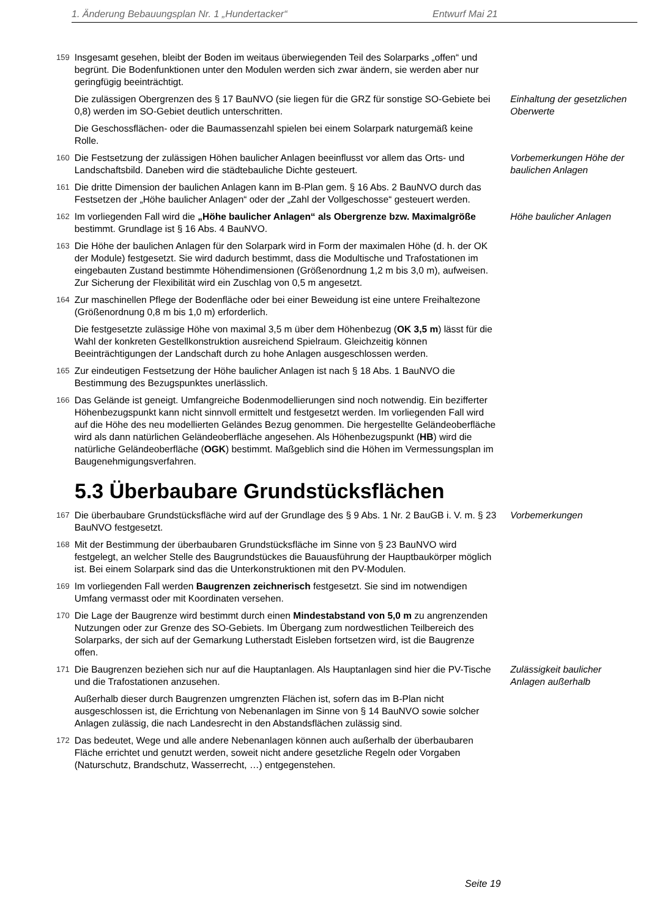1. Änderung Bebauungsplan Nr. 1 „Hundertacker“ Entwurf Mai 21
159
Insgesamt gesehen, bleibt der Boden im weitaus überwiegenden Teil des Solarparks „offen“ und begrünt. Die Bodenfunktionen unter den Modulen werden sich zwar ändern, sie werden aber nur geringfügig beeinträchtigt.
Die zulässigen Obergrenzen des § 17 BauNVO (sie liegen für die GRZ für sonstige SO-Gebiete bei 0,8) werden im SO-Gebiet deutlich unterschritten.
Einhaltung der gesetzlichen Oberwerte
Die Geschossflächen- oder die Baumassenzahl spielen bei einem Solarpark naturgemäß keine Rolle.
160
Die Festsetzung der zulässigen Höhen baulicher Anlagen beeinflusst vor allem das Orts- und Landschaftsbild. Daneben wird die städtebauliche Dichte gesteuert.
Vorbemerkungen Höhe der baulichen Anlagen
161
Die dritte Dimension der baulichen Anlagen kann im B-Plan gem. § 16 Abs. 2 BauNVO durch das Festsetzen der „Höhe baulicher Anlagen“ oder der „Zahl der Vollgeschosse“ gesteuert werden.
162
Im vorliegenden Fall wird die „Höhe baulicher Anlagen“ als Obergrenze bzw. Maximalgröße bestimmt. Grundlage ist § 16 Abs. 4 BauNVO.
Höhe baulicher Anlagen
163
Die Höhe der baulichen Anlagen für den Solarpark wird in Form der maximalen Höhe (d. h. der OK der Module) festgesetzt. Sie wird dadurch bestimmt, dass die Modultische und Trafostationen im eingebauten Zustand bestimmte Höhendimensionen (Größenordnung 1,2 m bis 3,0 m), aufweisen. Zur Sicherung der Flexibilität wird ein Zuschlag von 0,5 m angesetzt.
164
Zur maschinellen Pflege der Bodenfläche oder bei einer Beweidung ist eine untere Freihaltezone (Größenordnung 0,8 m bis 1,0 m) erforderlich.
Die festgesetzte zulässige Höhe von maximal 3,5 m über dem Höhenbezug (OK 3,5 m) lässt für die Wahl der konkreten Gestellkonstruktion ausreichend Spielraum. Gleichzeitig können Beeinträchtigungen der Landschaft durch zu hohe Anlagen ausgeschlossen werden.
165
Zur eindeutigen Festsetzung der Höhe baulicher Anlagen ist nach § 18 Abs. 1 BauNVO die Bestimmung des Bezugspunktes unerlässlich.
166
Das Gelände ist geneigt. Umfangreiche Bodenmodellierungen sind noch notwendig. Ein bezifferter Höhenbezugspunkt kann nicht sinnvoll ermittelt und festgesetzt werden. Im vorliegenden Fall wird auf die Höhe des neu modellierten Geländes Bezug genommen. Die hergestellte Geländeoberfläche wird als dann natürlichen Geländeoberfläche angesehen. Als Höhenbezugspunkt (HB) wird die natürliche Geländeoberfläche (OGK) bestimmt. Maßgeblich sind die Höhen im Vermessungsplan im Baugenehmigungsverfahren.
5.3 Überbaubare Grundstücksflächen
167
Die überbaubare Grundstücksfläche wird auf der Grundlage des § 9 Abs. 1 Nr. 2 BauGB i. V. m. § 23 BauNVO festgesetzt.
Vorbemerkungen
168
Mit der Bestimmung der überbaubaren Grundstücksfläche im Sinne von § 23 BauNVO wird festgelegt, an welcher Stelle des Baugrundstückes die Bauausführung der Hauptbaukörper möglich ist. Bei einem Solarpark sind das die Unterkonstruktionen mit den PV-Modulen.
169
Im vorliegenden Fall werden Baugrenzen zeichnerisch festgesetzt. Sie sind im notwendigen Umfang vermasst oder mit Koordinaten versehen.
170
Die Lage der Baugrenze wird bestimmt durch einen Mindestabstand von 5,0 m zu angrenzenden Nutzungen oder zur Grenze des SO-Gebiets. Im Übergang zum nordwestlichen Teilbereich des Solarparks, der sich auf der Gemarkung Lutherstadt Eisleben fortsetzen wird, ist die Baugrenze offen.
171
Die Baugrenzen beziehen sich nur auf die Hauptanlagen. Als Hauptanlagen sind hier die PV-Tische und die Trafostationen anzusehen.
Zulässigkeit baulicher Anlagen außerhalb
Außerhalb dieser durch Baugrenzen umgrenzten Flächen ist, sofern das im B-Plan nicht ausgeschlossen ist, die Errichtung von Nebenanlagen im Sinne von § 14 BauNVO sowie solcher Anlagen zulässig, die nach Landesrecht in den Abstandsflächen zulässig sind.
172
Das bedeutet, Wege und alle andere Nebenanlagen können auch außerhalb der überbaubaren Fläche errichtet und genutzt werden, soweit nicht andere gesetzliche Regeln oder Vorgaben (Naturschutz, Brandschutz, Wasserrecht, …) entgegenstehen.
Seite 19